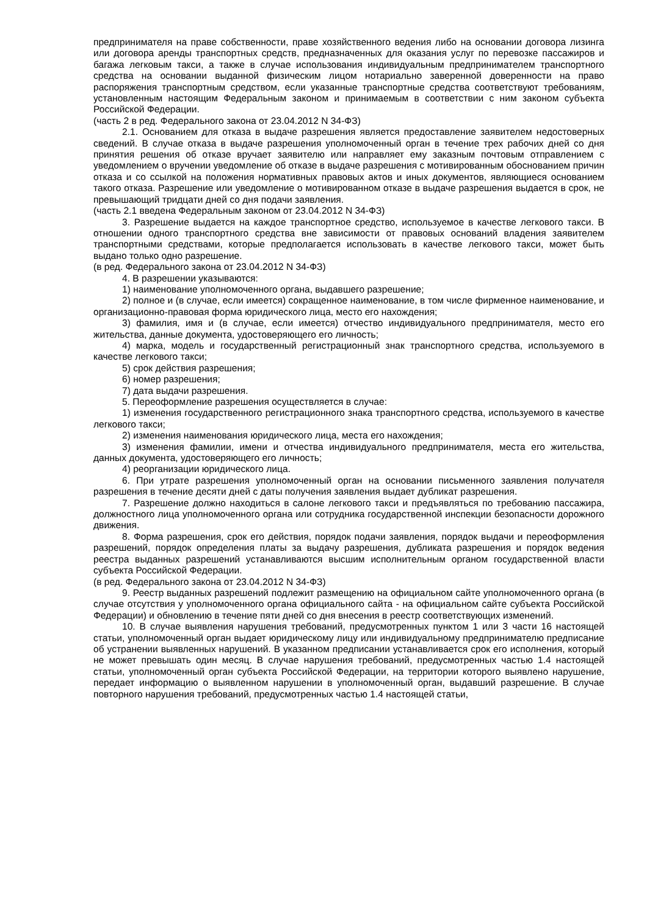предпринимателя на праве собственности, праве хозяйственного ведения либо на основании договора лизинга или договора аренды транспортных средств, предназначенных для оказания услуг по перевозке пассажиров и багажа легковым такси, а также в случае использования индивидуальным предпринимателем транспортного средства на основании выданной физическим лицом нотариально заверенной доверенности на право распоряжения транспортным средством, если указанные транспортные средства соответствуют требованиям, установленным настоящим Федеральным законом и принимаемым в соответствии с ним законом субъекта Российской Федерации.
(часть 2 в ред. Федерального закона от 23.04.2012 N 34-ФЗ)
2.1. Основанием для отказа в выдаче разрешения является предоставление заявителем недостоверных сведений. В случае отказа в выдаче разрешения уполномоченный орган в течение трех рабочих дней со дня принятия решения об отказе вручает заявителю или направляет ему заказным почтовым отправлением с уведомлением о вручении уведомление об отказе в выдаче разрешения с мотивированным обоснованием причин отказа и со ссылкой на положения нормативных правовых актов и иных документов, являющиеся основанием такого отказа. Разрешение или уведомление о мотивированном отказе в выдаче разрешения выдается в срок, не превышающий тридцати дней со дня подачи заявления.
(часть 2.1 введена Федеральным законом от 23.04.2012 N 34-ФЗ)
3. Разрешение выдается на каждое транспортное средство, используемое в качестве легкового такси. В отношении одного транспортного средства вне зависимости от правовых оснований владения заявителем транспортными средствами, которые предполагается использовать в качестве легкового такси, может быть выдано только одно разрешение.
(в ред. Федерального закона от 23.04.2012 N 34-ФЗ)
4. В разрешении указываются:
1) наименование уполномоченного органа, выдавшего разрешение;
2) полное и (в случае, если имеется) сокращенное наименование, в том числе фирменное наименование, и организационно-правовая форма юридического лица, место его нахождения;
3) фамилия, имя и (в случае, если имеется) отчество индивидуального предпринимателя, место его жительства, данные документа, удостоверяющего его личность;
4) марка, модель и государственный регистрационный знак транспортного средства, используемого в качестве легкового такси;
5) срок действия разрешения;
6) номер разрешения;
7) дата выдачи разрешения.
5. Переоформление разрешения осуществляется в случае:
1) изменения государственного регистрационного знака транспортного средства, используемого в качестве легкового такси;
2) изменения наименования юридического лица, места его нахождения;
3) изменения фамилии, имени и отчества индивидуального предпринимателя, места его жительства, данных документа, удостоверяющего его личность;
4) реорганизации юридического лица.
6. При утрате разрешения уполномоченный орган на основании письменного заявления получателя разрешения в течение десяти дней с даты получения заявления выдает дубликат разрешения.
7. Разрешение должно находиться в салоне легкового такси и предъявляться по требованию пассажира, должностного лица уполномоченного органа или сотрудника государственной инспекции безопасности дорожного движения.
8. Форма разрешения, срок его действия, порядок подачи заявления, порядок выдачи и переоформления разрешений, порядок определения платы за выдачу разрешения, дубликата разрешения и порядок ведения реестра выданных разрешений устанавливаются высшим исполнительным органом государственной власти субъекта Российской Федерации.
(в ред. Федерального закона от 23.04.2012 N 34-ФЗ)
9. Реестр выданных разрешений подлежит размещению на официальном сайте уполномоченного органа (в случае отсутствия у уполномоченного органа официального сайта - на официальном сайте субъекта Российской Федерации) и обновлению в течение пяти дней со дня внесения в реестр соответствующих изменений.
10. В случае выявления нарушения требований, предусмотренных пунктом 1 или 3 части 16 настоящей статьи, уполномоченный орган выдает юридическому лицу или индивидуальному предпринимателю предписание об устранении выявленных нарушений. В указанном предписании устанавливается срок его исполнения, который не может превышать один месяц. В случае нарушения требований, предусмотренных частью 1.4 настоящей статьи, уполномоченный орган субъекта Российской Федерации, на территории которого выявлено нарушение, передает информацию о выявленном нарушении в уполномоченный орган, выдавший разрешение. В случае повторного нарушения требований, предусмотренных частью 1.4 настоящей статьи,